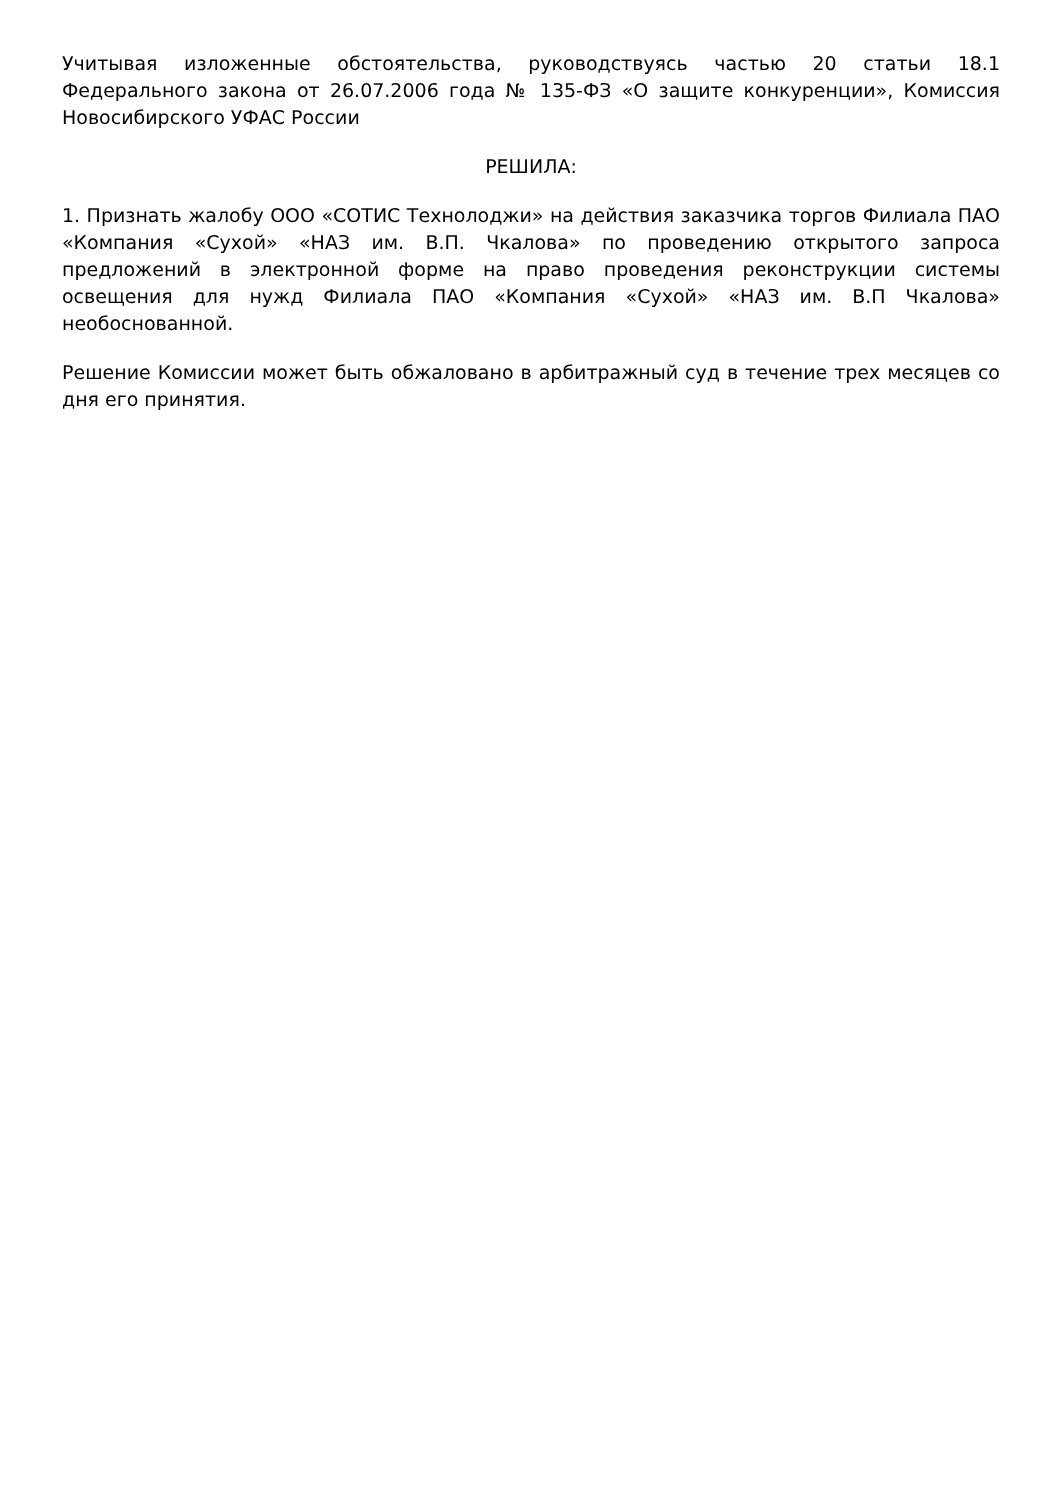Учитывая изложенные обстоятельства, руководствуясь частью 20 статьи 18.1 Федерального закона от 26.07.2006 года № 135-ФЗ «О защите конкуренции», Комиссия Новосибирского УФАС России
РЕШИЛА:
1. Признать жалобу ООО «СОТИС Технолоджи» на действия заказчика торгов Филиала ПАО «Компания «Сухой» «НАЗ им. В.П. Чкалова» по проведению открытого запроса предложений в электронной форме на право проведения реконструкции системы освещения для нужд Филиала ПАО «Компания «Сухой» «НАЗ им. В.П Чкалова» необоснованной.
Решение Комиссии может быть обжаловано в арбитражный суд в течение трех месяцев со дня его принятия.